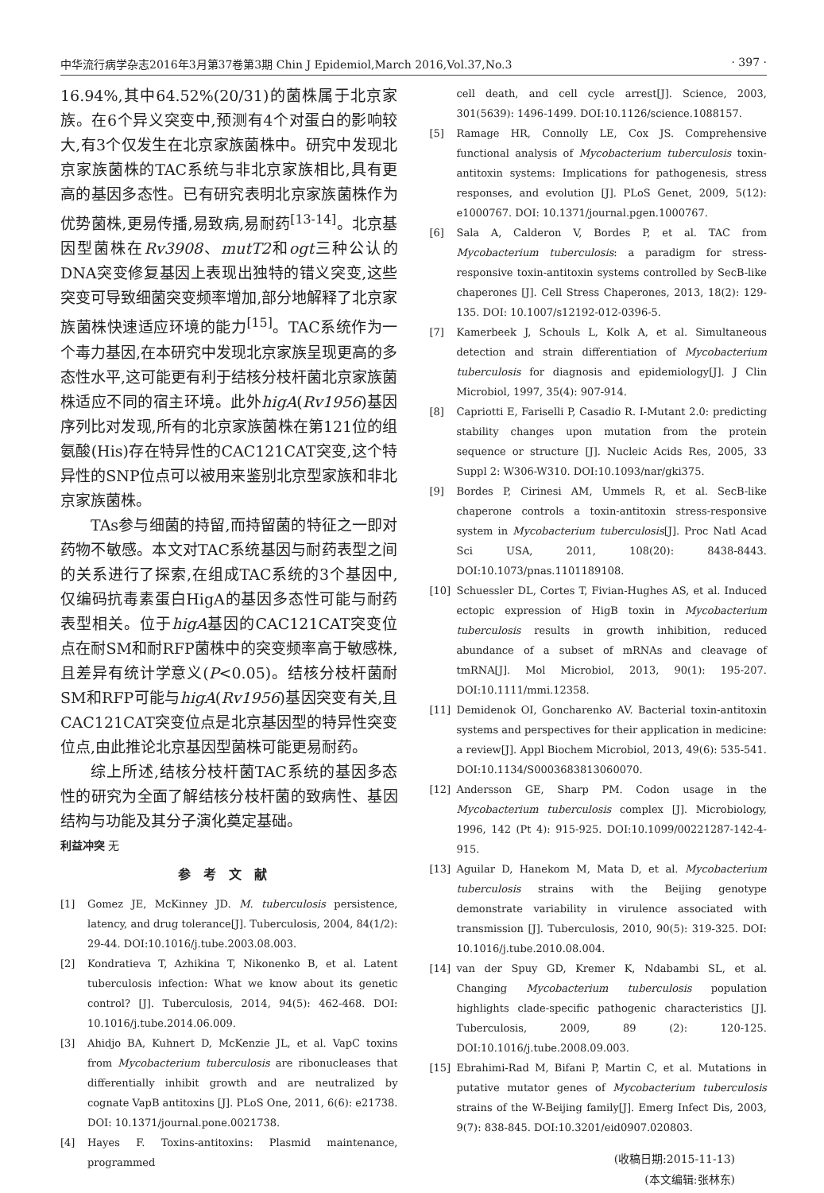中华流行病学杂志2016年3月第37卷第3期 Chin J Epidemiol,March 2016,Vol.37,No.3 · 397 ·
16.94%,其中64.52%(20/31)的菌株属于北京家族。在6个异义突变中,预测有4个对蛋白的影响较大,有3个仅发生在北京家族菌株中。研究中发现北京家族菌株的TAC系统与非北京家族相比,具有更高的基因多态性。已有研究表明北京家族菌株作为优势菌株,更易传播,易致病,易耐药<sup>[13-14]</sup>。北京基因型菌株在Rv3908、mutT2和ogt三种公认的DNA突变修复基因上表现出独特的错义突变,这些突变可导致细菌突变频率增加,部分地解释了北京家族菌株快速适应环境的能力<sup>[15]</sup>。TAC系统作为一个毒力基因,在本研究中发现北京家族呈现更高的多态性水平,这可能更有利于结核分枝杆菌北京家族菌株适应不同的宿主环境。此外higA(Rv1956)基因序列比对发现,所有的北京家族菌株在第121位的组氨酸(His)存在特异性的CAC121CAT突变,这个特异性的SNP位点可以被用来鉴别北京型家族和非北京家族菌株。
TAs参与细菌的持留,而持留菌的特征之一即对药物不敏感。本文对TAC系统基因与耐药表型之间的关系进行了探索,在组成TAC系统的3个基因中,仅编码抗毒素蛋白HigA的基因多态性可能与耐药表型相关。位于higA基因的CAC121CAT突变位点在耐SM和耐RFP菌株中的突变频率高于敏感株,且差异有统计学意义(P<0.05)。结核分枝杆菌耐SM和RFP可能与higA(Rv1956)基因突变有关,且CAC121CAT突变位点是北京基因型的特异性突变位点,由此推论北京基因型菌株可能更易耐药。
综上所述,结核分枝杆菌TAC系统的基因多态性的研究为全面了解结核分枝杆菌的致病性、基因结构与功能及其分子演化奠定基础。
利益冲突 无
参考文献
[1] Gomez JE, McKinney JD. M. tuberculosis persistence, latency, and drug tolerance[J]. Tuberculosis, 2004, 84(1/2): 29-44. DOI:10.1016/j.tube.2003.08.003.
[2] Kondratieva T, Azhikina T, Nikonenko B, et al. Latent tuberculosis infection: What we know about its genetic control? [J]. Tuberculosis, 2014, 94(5): 462-468. DOI: 10.1016/j.tube.2014.06.009.
[3] Ahidjo BA, Kuhnert D, McKenzie JL, et al. VapC toxins from Mycobacterium tuberculosis are ribonucleases that differentially inhibit growth and are neutralized by cognate VapB antitoxins [J]. PLoS One, 2011, 6(6): e21738. DOI: 10.1371/journal.pone.0021738.
[4] Hayes F. Toxins-antitoxins: Plasmid maintenance, programmed
cell death, and cell cycle arrest[J]. Science, 2003, 301(5639): 1496-1499. DOI:10.1126/science.1088157.
[5] Ramage HR, Connolly LE, Cox JS. Comprehensive functional analysis of Mycobacterium tuberculosis toxin-antitoxin systems: Implications for pathogenesis, stress responses, and evolution [J]. PLoS Genet, 2009, 5(12): e1000767. DOI: 10.1371/journal.pgen.1000767.
[6] Sala A, Calderon V, Bordes P, et al. TAC from Mycobacterium tuberculosis: a paradigm for stress-responsive toxin-antitoxin systems controlled by SecB-like chaperones [J]. Cell Stress Chaperones, 2013, 18(2): 129-135. DOI: 10.1007/s12192-012-0396-5.
[7] Kamerbeek J, Schouls L, Kolk A, et al. Simultaneous detection and strain differentiation of Mycobacterium tuberculosis for diagnosis and epidemiology[J]. J Clin Microbiol, 1997, 35(4): 907-914.
[8] Capriotti E, Fariselli P, Casadio R. I-Mutant 2.0: predicting stability changes upon mutation from the protein sequence or structure [J]. Nucleic Acids Res, 2005, 33 Suppl 2: W306-W310. DOI:10.1093/nar/gki375.
[9] Bordes P, Cirinesi AM, Ummels R, et al. SecB-like chaperone controls a toxin-antitoxin stress-responsive system in Mycobacterium tuberculosis[J]. Proc Natl Acad Sci USA, 2011, 108(20): 8438-8443. DOI:10.1073/pnas.1101189108.
[10] Schuessler DL, Cortes T, Fivian-Hughes AS, et al. Induced ectopic expression of HigB toxin in Mycobacterium tuberculosis results in growth inhibition, reduced abundance of a subset of mRNAs and cleavage of tmRNA[J]. Mol Microbiol, 2013, 90(1): 195-207. DOI:10.1111/mmi.12358.
[11] Demidenok OI, Goncharenko AV. Bacterial toxin-antitoxin systems and perspectives for their application in medicine: a review[J]. Appl Biochem Microbiol, 2013, 49(6): 535-541. DOI:10.1134/S0003683813060070.
[12] Andersson GE, Sharp PM. Codon usage in the Mycobacterium tuberculosis complex [J]. Microbiology, 1996, 142 (Pt 4): 915-925. DOI:10.1099/00221287-142-4-915.
[13] Aguilar D, Hanekom M, Mata D, et al. Mycobacterium tuberculosis strains with the Beijing genotype demonstrate variability in virulence associated with transmission [J]. Tuberculosis, 2010, 90(5): 319-325. DOI: 10.1016/j.tube.2010.08.004.
[14] van der Spuy GD, Kremer K, Ndabambi SL, et al. Changing Mycobacterium tuberculosis population highlights clade-specific pathogenic characteristics [J]. Tuberculosis, 2009, 89 (2): 120-125. DOI:10.1016/j.tube.2008.09.003.
[15] Ebrahimi-Rad M, Bifani P, Martin C, et al. Mutations in putative mutator genes of Mycobacterium tuberculosis strains of the W-Beijing family[J]. Emerg Infect Dis, 2003, 9(7): 838-845. DOI:10.3201/eid0907.020803.
(收稿日期:2015-11-13)
(本文编辑:张林东)